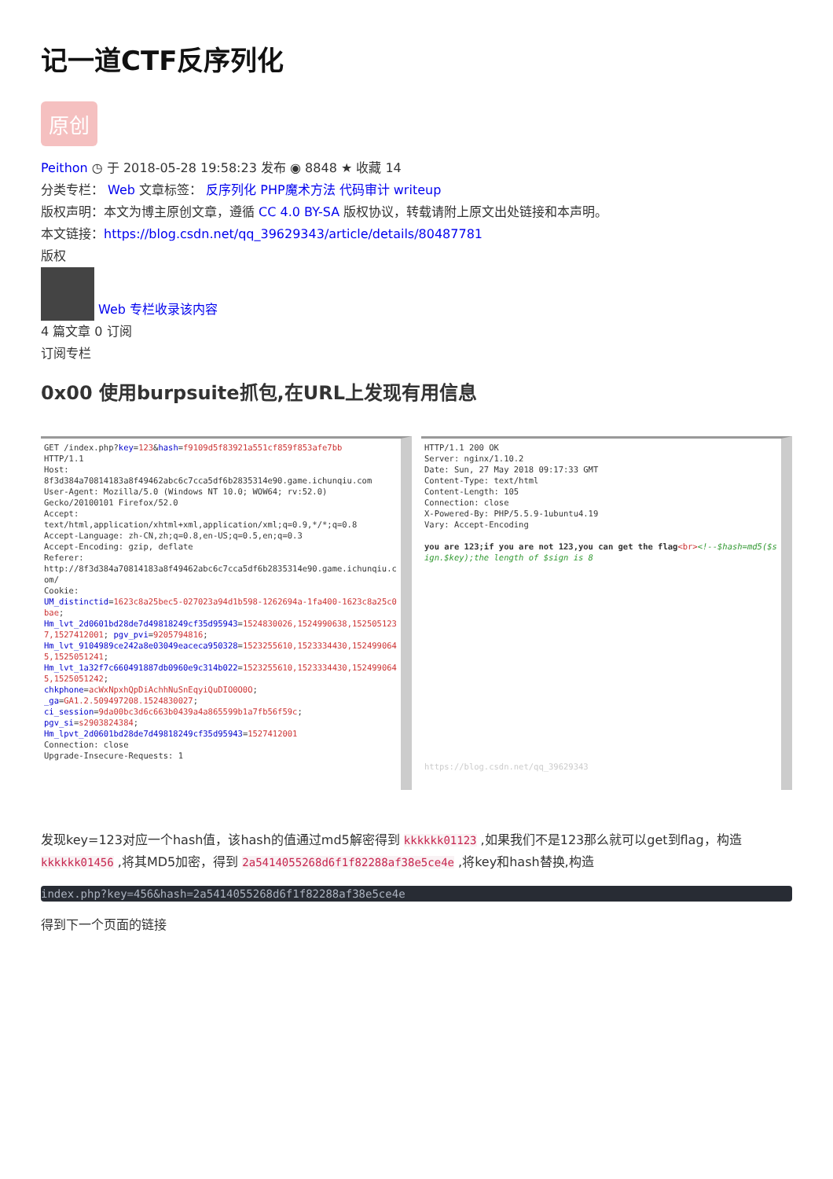记一道CTF反序列化
原创
Peithon ◷ 于 2018-05-28 19:58:23 发布 ◉ 8848 ★ 收藏 14
分类专栏： Web 文章标签： 反序列化 PHP魔术方法 代码审计 writeup
版权声明：本文为博主原创文章，遵循 CC 4.0 BY-SA 版权协议，转载请附上原文出处链接和本声明。
本文链接：https://blog.csdn.net/qq_39629343/article/details/80487781
版权
Web 专栏收录该内容
4 篇文章 0 订阅
订阅专栏
0x00 使用burpsuite抓包,在URL上发现有用信息
GET /index.php?key=123&hash=f9109d5f83921a551cf859f853afe7bb HTTP/1.1 Host: 8f3d384a70814183a8f49462abc6c7cca5df6b2835314e90.game.ichunqiu.com User-Agent: Mozilla/5.0 (Windows NT 10.0; WOW64; rv:52.0) Gecko/20100101 Firefox/52.0 Accept: text/html,application/xhtml+xml,application/xml;q=0.9,*/*;q=0.8 Accept-Language: zh-CN,zh;q=0.8,en-US;q=0.5,en;q=0.3 Accept-Encoding: gzip, deflate Referer: http://8f3d384a70814183a8f49462abc6c7cca5df6b2835314e90.game.ichunqiu.com/ Cookie: UM_distinctid=1623c8a25bec5-027023a94d1b598-1262694a-1fa400-1623c8a25c0bae; Hm_lvt_2d0601bd28de7d49818249cf35d95943=1524830026,1524990638,1525051237,1527412001; pgv_pvi=9205794816; Hm_lvt_9104989ce242a8e03049eaceca950328=1523255610,1523334430,1524990645,1525051241; Hm_lvt_1a32f7c660491887db0960e9c314b022=1523255610,1523334430,1524990645,1525051242; chkphone=acWxNpxhQpDiAchhNuSnEqyiQuDIO0O0O; _ga=GA1.2.509497208.1524830027; ci_session=9da00bc3d6c663b0439a4a865599b1a7fb56f59c; pgv_si=s2903824384; Hm_lpvt_2d0601bd28de7d49818249cf35d95943=1527412001 Connection: close Upgrade-Insecure-Requests: 1
HTTP/1.1 200 OK Server: nginx/1.10.2 Date: Sun, 27 May 2018 09:17:33 GMT Content-Type: text/html Content-Length: 105 Connection: close X-Powered-By: PHP/5.5.9-1ubuntu4.19 Vary: Accept-Encoding you are 123;if you are not 123,you can get the flag<br><!--$hash=md5($sign.$key);the length of $sign is 8 https://blog.csdn.net/qq_39629343
发现key=123对应一个hash值，该hash的值通过md5解密得到 kkkkkk01123 ,如果我们不是123那么就可以get到flag，构造 kkkkkk01456 ,将其MD5加密，得到 2a5414055268d6f1f82288af38e5ce4e ,将key和hash替换,构造
index.php?key=456&hash=2a5414055268d6f1f82288af38e5ce4e
得到下一个页面的链接